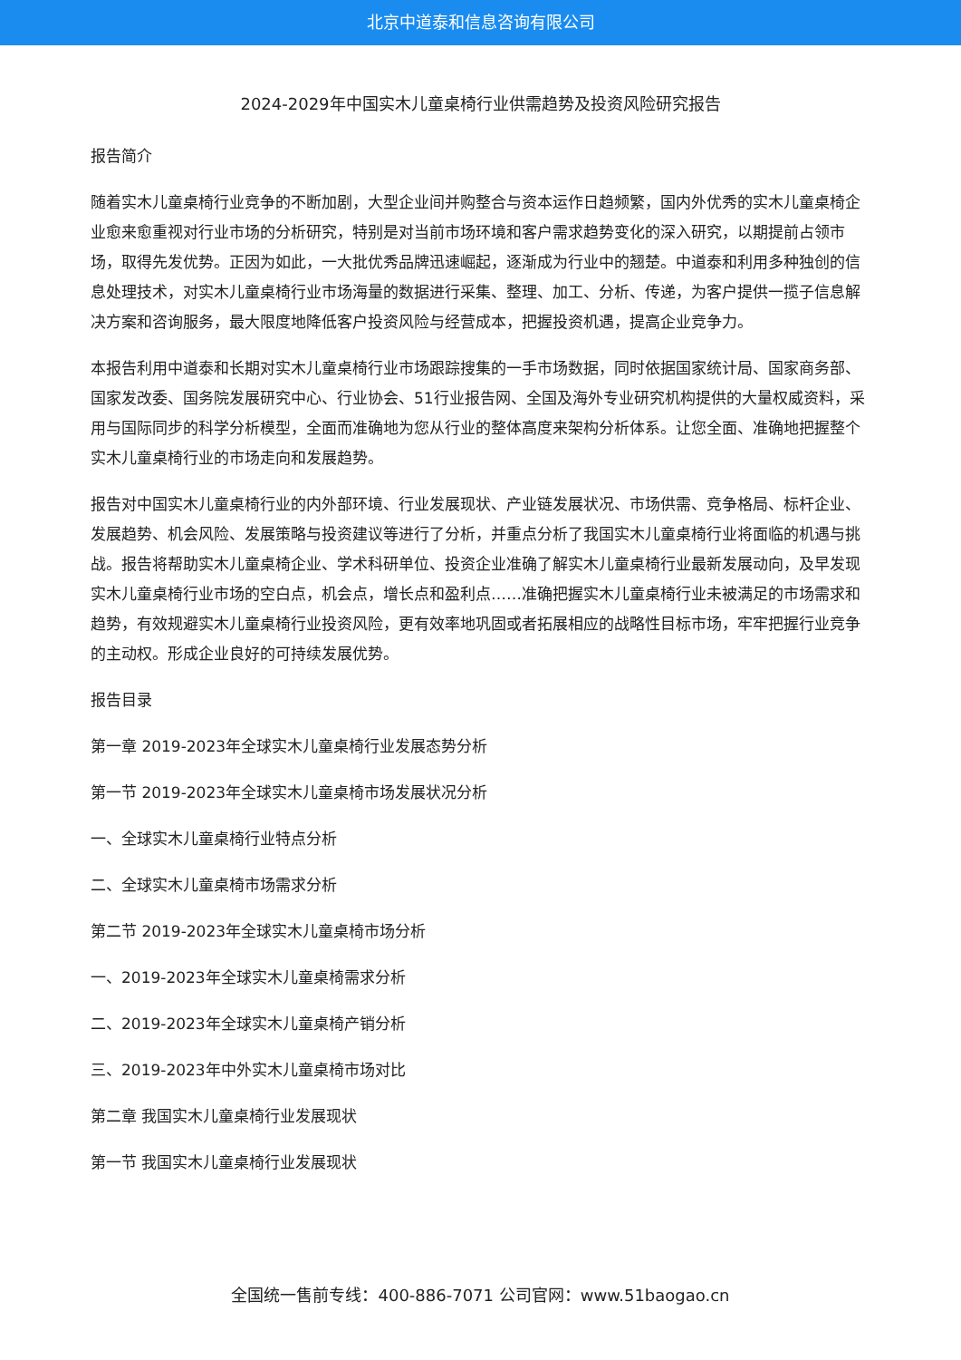北京中道泰和信息咨询有限公司
2024-2029年中国实木儿童桌椅行业供需趋势及投资风险研究报告
报告简介
随着实木儿童桌椅行业竞争的不断加剧，大型企业间并购整合与资本运作日趋频繁，国内外优秀的实木儿童桌椅企业愈来愈重视对行业市场的分析研究，特别是对当前市场环境和客户需求趋势变化的深入研究，以期提前占领市场，取得先发优势。正因为如此，一大批优秀品牌迅速崛起，逐渐成为行业中的翘楚。中道泰和利用多种独创的信息处理技术，对实木儿童桌椅行业市场海量的数据进行采集、整理、加工、分析、传递，为客户提供一揽子信息解决方案和咨询服务，最大限度地降低客户投资风险与经营成本，把握投资机遇，提高企业竞争力。
本报告利用中道泰和长期对实木儿童桌椅行业市场跟踪搜集的一手市场数据，同时依据国家统计局、国家商务部、国家发改委、国务院发展研究中心、行业协会、51行业报告网、全国及海外专业研究机构提供的大量权威资料，采用与国际同步的科学分析模型，全面而准确地为您从行业的整体高度来架构分析体系。让您全面、准确地把握整个实木儿童桌椅行业的市场走向和发展趋势。
报告对中国实木儿童桌椅行业的内外部环境、行业发展现状、产业链发展状况、市场供需、竞争格局、标杆企业、发展趋势、机会风险、发展策略与投资建议等进行了分析，并重点分析了我国实木儿童桌椅行业将面临的机遇与挑战。报告将帮助实木儿童桌椅企业、学术科研单位、投资企业准确了解实木儿童桌椅行业最新发展动向，及早发现实木儿童桌椅行业市场的空白点，机会点，增长点和盈利点……准确把握实木儿童桌椅行业未被满足的市场需求和趋势，有效规避实木儿童桌椅行业投资风险，更有效率地巩固或者拓展相应的战略性目标市场，牢牢把握行业竞争的主动权。形成企业良好的可持续发展优势。
报告目录
第一章 2019-2023年全球实木儿童桌椅行业发展态势分析
第一节 2019-2023年全球实木儿童桌椅市场发展状况分析
一、全球实木儿童桌椅行业特点分析
二、全球实木儿童桌椅市场需求分析
第二节 2019-2023年全球实木儿童桌椅市场分析
一、2019-2023年全球实木儿童桌椅需求分析
二、2019-2023年全球实木儿童桌椅产销分析
三、2019-2023年中外实木儿童桌椅市场对比
第二章 我国实木儿童桌椅行业发展现状
第一节 我国实木儿童桌椅行业发展现状
全国统一售前专线：400-886-7071 公司官网：www.51baogao.cn